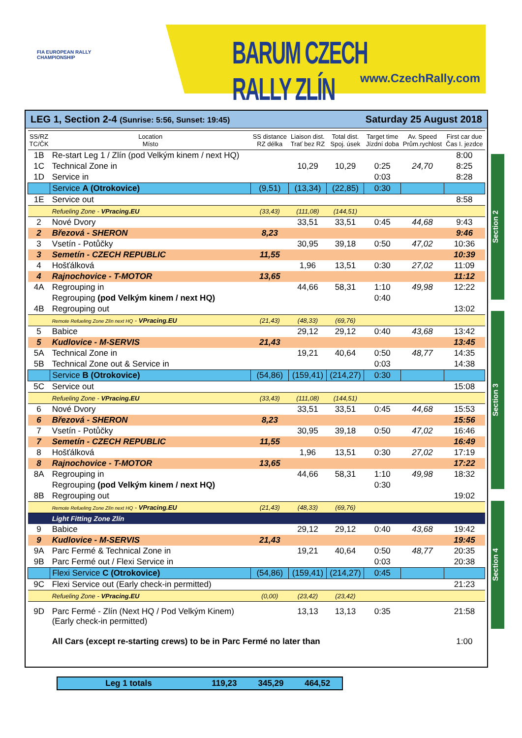FIA EUROPEAN RALLY
CHAMPIONSHIP
BARUM CZECH RALLY ZLÍN
www.CzechRally.com
LEG 1, Section 2-4 (Sunrise: 5:56, Sunset: 19:45) Saturday 25 August 2018
| SS/RZ TC/ČK | Location Místo | SS distance RZ délka | Liaison dist. Trať bez RZ | Total dist. Spoj. úsek | Target time Jízdní doba | Av. Speed Prům.rychlost | First car due Čas I. jezdce |
| --- | --- | --- | --- | --- | --- | --- | --- |
| 1B | Re-start Leg 1 / Zlín (pod Velkým kinem / next HQ) | | | | | | 8:00 |
| 1C | Technical Zone in | | 10,29 | 10,29 | 0:25 | 24,70 | 8:25 |
| 1D | Service in | | | | 0:03 | | 8:28 |
| | Service A (Otrokovice) | (9,51) | (13,34) | (22,85) | 0:30 | | |
| 1E | Service out | | | | | | 8:58 |
| | Refueling Zone - VPracing.EU | (33,43) | (111,08) | (144,51) | | | |
| 2 | Nové Dvory | | 33,51 | 33,51 | 0:45 | 44,68 | 9:43 |
| 2 | Březová - SHERON | 8,23 | | | | | 9:46 |
| 3 | Vsetín - Potůčky | | 30,95 | 39,18 | 0:50 | 47,02 | 10:36 |
| 3 | Semetín - CZECH REPUBLIC | 11,55 | | | | | 10:39 |
| 4 | Hošťálková | | 1,96 | 13,51 | 0:30 | 27,02 | 11:09 |
| 4 | Rajnochovice - T-MOTOR | 13,65 | | | | | 11:12 |
| 4A | Regrouping in | | 44,66 | 58,31 | 1:10 | 49,98 | 12:22 |
| | Regrouping (pod Velkým kinem / next HQ) | | | | 0:40 | | |
| 4B | Regrouping out | | | | | | 13:02 |
| | Remote Refueling Zone Zlín next HQ - VPracing.EU | (21,43) | (48,33) | (69,76) | | | |
| 5 | Babice | | 29,12 | 29,12 | 0:40 | 43,68 | 13:42 |
| 5 | Kudlovice - M-SERVIS | 21,43 | | | | | 13:45 |
| 5A | Technical Zone in | | 19,21 | 40,64 | 0:50 | 48,77 | 14:35 |
| 5B | Technical Zone out & Service in | | | | 0:03 | | 14:38 |
| | Service B (Otrokovice) | (54,86) | (159,41) | (214,27) | 0:30 | | |
| 5C | Service out | | | | | | 15:08 |
| | Refueling Zone - VPracing.EU | (33,43) | (111,08) | (144,51) | | | |
| 6 | Nové Dvory | | 33,51 | 33,51 | 0:45 | 44,68 | 15:53 |
| 6 | Březová - SHERON | 8,23 | | | | | 15:56 |
| 7 | Vsetín - Potůčky | | 30,95 | 39,18 | 0:50 | 47,02 | 16:46 |
| 7 | Semetín - CZECH REPUBLIC | 11,55 | | | | | 16:49 |
| 8 | Hošťálková | | 1,96 | 13,51 | 0:30 | 27,02 | 17:19 |
| 8 | Rajnochovice - T-MOTOR | 13,65 | | | | | 17:22 |
| 8A | Regrouping in | | 44,66 | 58,31 | 1:10 | 49,98 | 18:32 |
| | Regrouping (pod Velkým kinem / next HQ) | | | | 0:30 | | |
| 8B | Regrouping out | | | | | | 19:02 |
| | Remote Refueling Zone Zlín next HQ - VPracing.EU | (21,43) | (48,33) | (69,76) | | | |
| | Light Fitting Zone Zlín | | | | | | |
| 9 | Babice | | 29,12 | 29,12 | 0:40 | 43,68 | 19:42 |
| 9 | Kudlovice - M-SERVIS | 21,43 | | | | | 19:45 |
| 9A | Parc Fermé & Technical Zone in | | 19,21 | 40,64 | 0:50 | 48,77 | 20:35 |
| 9B | Parc Fermé out / Flexi Service in | | | | 0:03 | | 20:38 |
| | Flexi Service C (Otrokovice) | (54,86) | (159,41) | (214,27) | 0:45 | | |
| 9C | Flexi Service out (Early check-in permitted) | | | | | | 21:23 |
| | Refueling Zone - VPracing.EU | (0,00) | (23,42) | (23,42) | | | |
| 9D | Parc Fermé - Zlín (Next HQ / Pod Velkým Kinem) (Early check-in permitted) | | 13,13 | 13,13 | 0:35 | | 21:58 |
| | All Cars (except re-starting crews) to be in Parc Fermé no later than | | | | | | 1:00 |
Section 2
Section 3
Section 4
Leg 1 totals 119,23 345,29 464,52